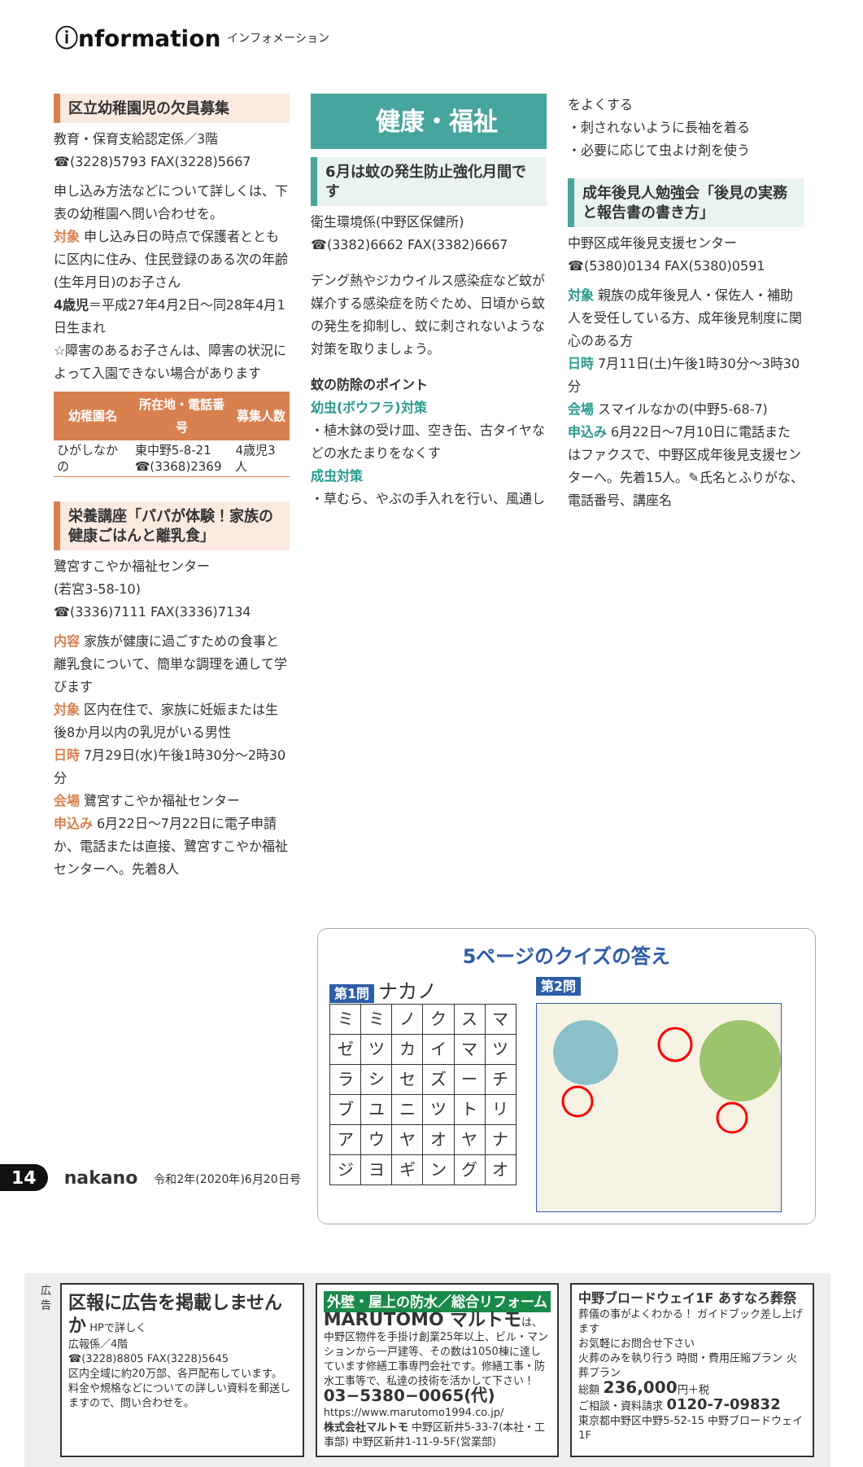ⓘnformation インフォメーション
区立幼稚園児の欠員募集
教育・保育支給認定係／3階
☎(3228)5793 FAX(3228)5667
申し込み方法などについて詳しくは、下表の幼稚園へ問い合わせを。
対象 申し込み日の時点で保護者とともに区内に住み、住民登録のある次の年齢(生年月日)のお子さん
4歳児＝平成27年4月2日～同28年4月1日生まれ
☆障害のあるお子さんは、障害の状況によって入園できない場合があります
| 幼稚園名 | 所在地・電話番号 | 募集人数 |
| --- | --- | --- |
| ひがしなかの | 東中野5-8-21 ☎(3368)2369 | 4歳児3人 |
栄養講座「パパが体験！家族の健康ごはんと離乳食」
鷺宮すこやか福祉センター
(若宮3-58-10)
☎(3336)7111 FAX(3336)7134
内容 家族が健康に過ごすための食事と離乳食について、簡単な調理を通して学びます
対象 区内在住で、家族に妊娠または生後8か月以内の乳児がいる男性
日時 7月29日(水)午後1時30分～2時30分
会場 鷺宮すこやか福祉センター
申込み 6月22日～7月22日に電子申請か、電話または直接、鷺宮すこやか福祉センターへ。先着8人
健康・福祉
6月は蚊の発生防止強化月間です
衛生環境係(中野区保健所)
☎(3382)6662 FAX(3382)6667
デング熱やジカウイルス感染症など蚊が媒介する感染症を防ぐため、日頃から蚊の発生を抑制し、蚊に刺されないような対策を取りましょう。
蚊の防除のポイント
幼虫(ボウフラ)対策
・植木鉢の受け皿、空き缶、古タイヤなどの水たまりをなくす
成虫対策
・草むら、やぶの手入れを行い、風通し
をよくする
・刺されないように長袖を着る
・必要に応じて虫よけ剤を使う
成年後見人勉強会「後見の実務と報告書の書き方」
中野区成年後見支援センター
☎(5380)0134 FAX(5380)0591
対象 親族の成年後見人・保佐人・補助人を受任している方、成年後見制度に関心のある方
日時 7月11日(土)午後1時30分～3時30分
会場 スマイルなかの(中野5-68-7)
申込み 6月22日～7月10日に電話またはファクスで、中野区成年後見支援センターへ。先着15人。✎氏名とふりがな、電話番号、講座名
5ページのクイズの答え
第1問 ナカノ
| ミ | ミ | ノ | ク | ス | マ |
| ゼ | ツ | カ | イ | マ | ツ |
| ラ | シ | セ | ズ | ー | チ |
| ブ | ユ | ニ | ツ | ト | リ |
| ア | ウ | ヤ | オ | ヤ | ナ |
| ジ | ヨ | ギ | ン | グ | オ |
第2問
広告
区報に広告を掲載しませんか HPで詳しく
広報係／4階
☎(3228)8805 FAX(3228)5645
区内全域に約20万部、各戸配布しています。
料金や規格などについての詳しい資料を郵送しますので、問い合わせを。
外壁・屋上の防水／総合リフォーム
MARUTOMO マルトモは、
中野区物件を手掛け創業25年以上、ビル・マンションから一戸建等、その数は1050棟に達しています修繕工事専門会社です。修繕工事・防水工事等で、私達の技術を活かして下さい！
03−5380−0065(代)
https://www.marutomo1994.co.jp/
株式会社マルトモ 中野区新井5-33-7(本社・工事部) 中野区新井1-11-9-5F(営業部)
中野ブロードウェイ1F あすなろ葬祭
葬儀の事がよくわかる！ ガイドブック差し上げます
お気軽にお問合せ下さい
火葬のみを執り行う 時間・費用圧縮プラン 火葬プラン
総額 236,000円＋税
ご相談・資料請求 0120-7-09832
東京都中野区中野5-52-15 中野ブロードウェイ1F
14 nakano 令和2年(2020年)6月20日号